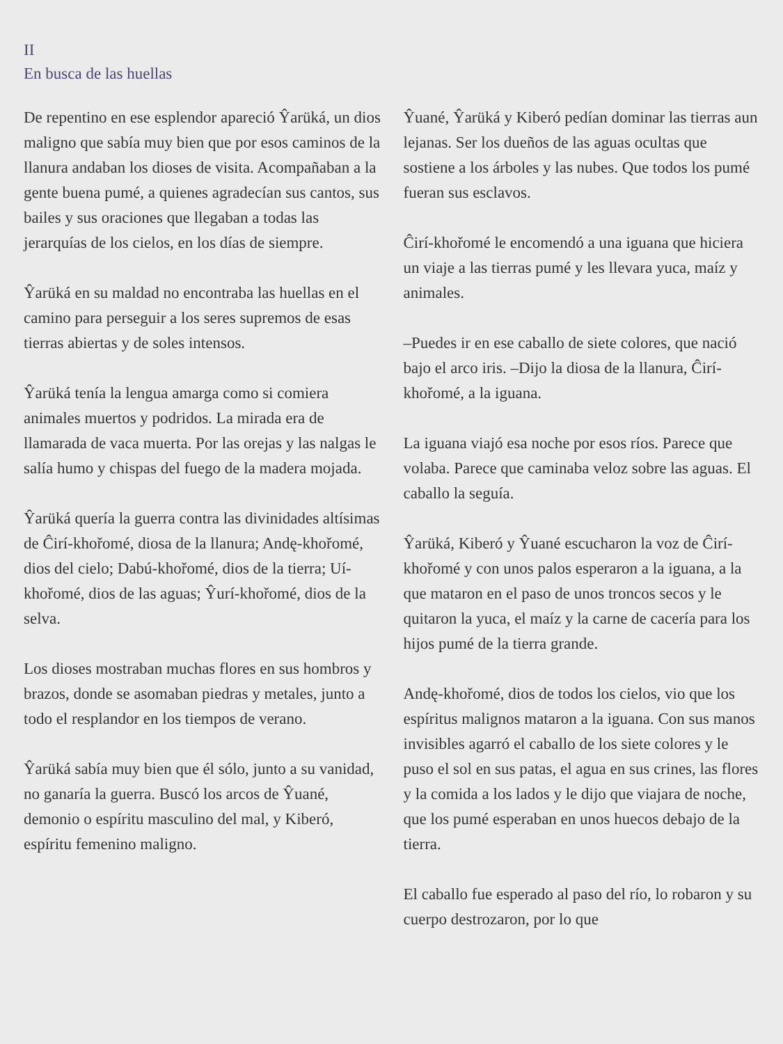II
En busca de las huellas
De repentino en ese esplendor apareció Ŷarüká, un dios maligno que sabía muy bien que por esos caminos de la llanura andaban los dioses de visita. Acompañaban a la gente buena pumé, a quienes agradecían sus cantos, sus bailes y sus oraciones que llegaban a todas las jerarquías de los cielos, en los días de siempre.
Ŷarüká en su maldad no encontraba las huellas en el camino para perseguir a los seres supremos de esas tierras abiertas y de soles intensos.
Ŷarüká tenía la lengua amarga como si comiera animales muertos y podridos. La mirada era de llamarada de vaca muerta. Por las orejas y las nalgas le salía humo y chispas del fuego de la madera mojada.
Ŷarüká quería la guerra contra las divinidades altísimas de Ĉirí-khořomé, diosa de la llanura; Andę-khořomé, dios del cielo; Dabú-khořomé, dios de la tierra; Uí-khořomé, dios de las aguas; Ŷurí-khořomé, dios de la selva.
Los dioses mostraban muchas flores en sus hombros y brazos, donde se asomaban piedras y metales, junto a todo el resplandor en los tiempos de verano.
Ŷarüká sabía muy bien que él sólo, junto a su vanidad, no ganaría la guerra. Buscó los arcos de Ŷuané, demonio o espíritu masculino del mal, y Kiberó, espíritu femenino maligno.
Ŷuané, Ŷarüká y Kiberó pedían dominar las tierras aun lejanas. Ser los dueños de las aguas ocultas que sostiene a los árboles y las nubes. Que todos los pumé fueran sus esclavos.
Ĉirí-khořomé le encomendó a una iguana que hiciera un viaje a las tierras pumé y les llevara yuca, maíz y animales.
–Puedes ir en ese caballo de siete colores, que nació bajo el arco iris. –Dijo la diosa de la llanura, Ĉirí-khořomé, a la iguana.
La iguana viajó esa noche por esos ríos. Parece que volaba. Parece que caminaba veloz sobre las aguas. El caballo la seguía.
Ŷarüká, Kiberó y Ŷuané escucharon la voz de Ĉirí-khořomé y con unos palos esperaron a la iguana, a la que mataron en el paso de unos troncos secos y le quitaron la yuca, el maíz y la carne de cacería para los hijos pumé de la tierra grande.
Andę-khořomé, dios de todos los cielos, vio que los espíritus malignos mataron a la iguana. Con sus manos invisibles agarró el caballo de los siete colores y le puso el sol en sus patas, el agua en sus crines, las flores y la comida a los lados y le dijo que viajara de noche, que los pumé esperaban en unos huecos debajo de la tierra.
El caballo fue esperado al paso del río, lo robaron y su cuerpo destrozaron, por lo que